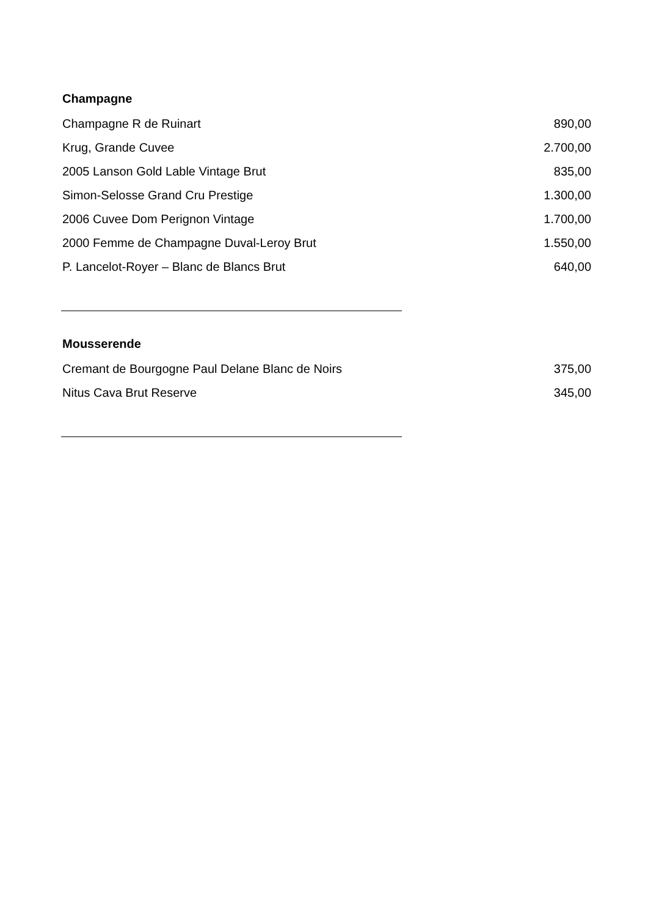Champagne
| Champagne R de Ruinart | 890,00 |
| Krug, Grande Cuvee | 2.700,00 |
| 2005 Lanson Gold Lable Vintage Brut | 835,00 |
| Simon-Selosse Grand Cru Prestige | 1.300,00 |
| 2006 Cuvee Dom Perignon Vintage | 1.700,00 |
| 2000 Femme de Champagne Duval-Leroy Brut | 1.550,00 |
| P. Lancelot-Royer – Blanc de Blancs Brut | 640,00 |
Mousserende
| Cremant de Bourgogne Paul Delane Blanc de Noirs | 375,00 |
| Nitus Cava Brut Reserve | 345,00 |